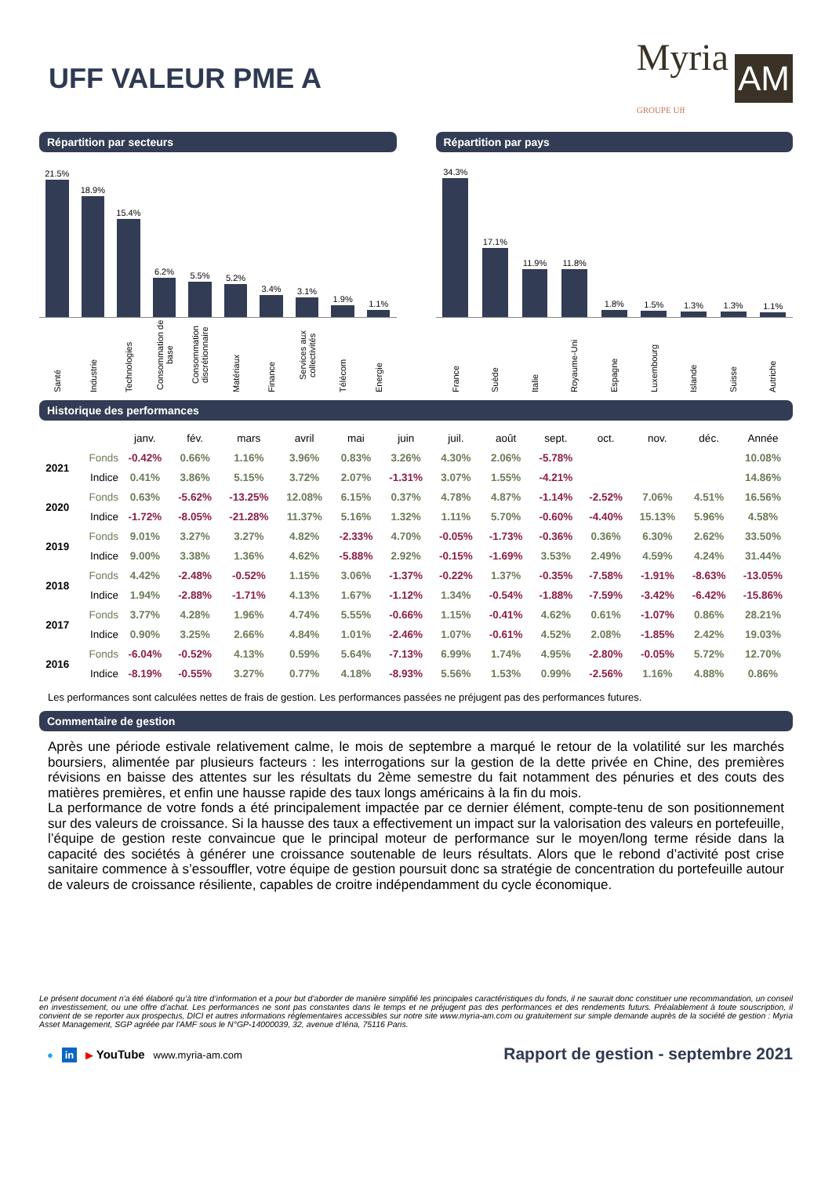UFF VALEUR PME A
Myria
GROUPE Uff AM
Répartition par secteurs
21.5%
18.9%
15.4%
6.2%
5.5%
5.2%
3.4%
3.1%
1.9%
1.1%
Santé Industrie Technologies Consommation de base Consommation discrétionnaire Matériaux Finance Services aux collectivités Télécom Energie
Répartition par pays
34.3%
17.1%
11.9%
11.8%
1.8%
1.5%
1.3%
1.3%
1.1%
France Suède Italie Royaume-Uni Espagne Luxembourg Islande Suisse Autriche
Historique des performances
| | | janv. | fév. | mars | avril | mai | juin | juil. | août | sept. | oct. | nov. | déc. | Année |
| --- | --- | --- | --- | --- | --- | --- | --- | --- | --- | --- | --- | --- | --- | --- |
| 2021 | Fonds | -0.42% | 0.66% | 1.16% | 3.96% | 0.83% | 3.26% | 4.30% | 2.06% | -5.78% | | | | 10.08% |
| | Indice | 0.41% | 3.86% | 5.15% | 3.72% | 2.07% | -1.31% | 3.07% | 1.55% | -4.21% | | | | 14.86% |
| 2020 | Fonds | 0.63% | -5.62% | -13.25% | 12.08% | 6.15% | 0.37% | 4.78% | 4.87% | -1.14% | -2.52% | 7.06% | 4.51% | 16.56% |
| | Indice | -1.72% | -8.05% | -21.28% | 11.37% | 5.16% | 1.32% | 1.11% | 5.70% | -0.60% | -4.40% | 15.13% | 5.96% | 4.58% |
| 2019 | Fonds | 9.01% | 3.27% | 3.27% | 4.82% | -2.33% | 4.70% | -0.05% | -1.73% | -0.36% | 0.36% | 6.30% | 2.62% | 33.50% |
| | Indice | 9.00% | 3.38% | 1.36% | 4.62% | -5.88% | 2.92% | -0.15% | -1.69% | 3.53% | 2.49% | 4.59% | 4.24% | 31.44% |
| 2018 | Fonds | 4.42% | -2.48% | -0.52% | 1.15% | 3.06% | -1.37% | -0.22% | 1.37% | -0.35% | -7.58% | -1.91% | -8.63% | -13.05% |
| | Indice | 1.94% | -2.88% | -1.71% | 4.13% | 1.67% | -1.12% | 1.34% | -0.54% | -1.88% | -7.59% | -3.42% | -6.42% | -15.86% |
| 2017 | Fonds | 3.77% | 4.28% | 1.96% | 4.74% | 5.55% | -0.66% | 1.15% | -0.41% | 4.62% | 0.61% | -1.07% | 0.86% | 28.21% |
| | Indice | 0.90% | 3.25% | 2.66% | 4.84% | 1.01% | -2.46% | 1.07% | -0.61% | 4.52% | 2.08% | -1.85% | 2.42% | 19.03% |
| 2016 | Fonds | -6.04% | -0.52% | 4.13% | 0.59% | 5.64% | -7.13% | 6.99% | 1.74% | 4.95% | -2.80% | -0.05% | 5.72% | 12.70% |
| | Indice | -8.19% | -0.55% | 3.27% | 0.77% | 4.18% | -8.93% | 5.56% | 1.53% | 0.99% | -2.56% | 1.16% | 4.88% | 0.86% |
Les performances sont calculées nettes de frais de gestion. Les performances passées ne préjugent pas des performances futures.
Commentaire de gestion
Après une période estivale relativement calme, le mois de septembre a marqué le retour de la volatilité sur les marchés boursiers, alimentée par plusieurs facteurs : les interrogations sur la gestion de la dette privée en Chine, des premières révisions en baisse des attentes sur les résultats du 2ème semestre du fait notamment des pénuries et des couts des matières premières, et enfin une hausse rapide des taux longs américains à la fin du mois.
La performance de votre fonds a été principalement impactée par ce dernier élément, compte-tenu de son positionnement sur des valeurs de croissance. Si la hausse des taux a effectivement un impact sur la valorisation des valeurs en portefeuille, l’équipe de gestion reste convaincue que le principal moteur de performance sur le moyen/long terme réside dans la capacité des sociétés à générer une croissance soutenable de leurs résultats. Alors que le rebond d’activité post crise sanitaire commence à s’essouffler, votre équipe de gestion poursuit donc sa stratégie de concentration du portefeuille autour de valeurs de croissance résiliente, capables de croitre indépendamment du cycle économique.
Le présent document n’a été élaboré qu’à titre d’information et a pour but d’aborder de manière simplifié les principales caractéristiques du fonds, il ne saurait donc constituer une recommandation, un conseil en investissement, ou une offre d’achat. Les performances ne sont pas constantes dans le temps et ne préjugent pas des performances et des rendements futurs. Préalablement à toute souscription, il convient de se reporter aux prospectus, DICI et autres informations réglementaires accessibles sur notre site www.myria-am.com ou gratuitement sur simple demande auprès de la société de gestion : Myria Asset Management, SGP agréée par l'AMF sous le N°GP-14000039, 32, avenue d’Iéna, 75116 Paris.
● in ▶ YouTube www.myria-am.com Rapport de gestion - septembre 2021